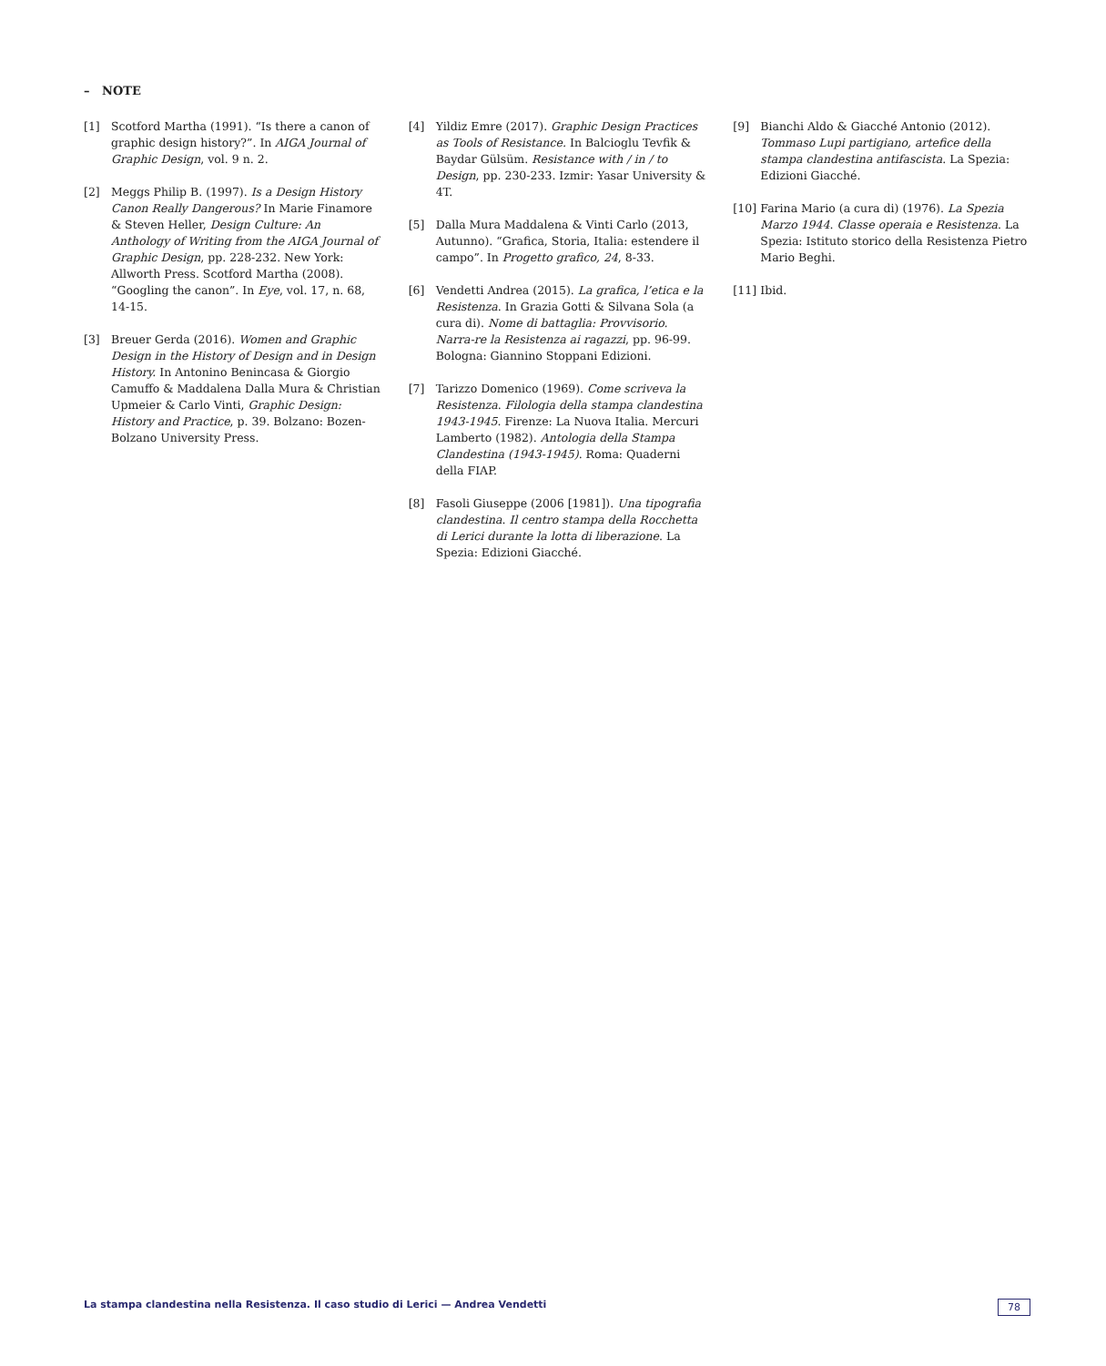– NOTE
[1] Scotford Martha (1991). “Is there a canon of graphic design history?”. In AIGA Journal of Graphic Design, vol. 9 n. 2.
[2] Meggs Philip B. (1997). Is a Design History Canon Really Dangerous? In Marie Finamore & Steven Heller, Design Culture: An Anthology of Writing from the AIGA Journal of Graphic Design, pp. 228-232. New York: Allworth Press. Scotford Martha (2008). “Googling the canon”. In Eye, vol. 17, n. 68, 14-15.
[3] Breuer Gerda (2016). Women and Graphic Design in the History of Design and in Design History. In Antonino Benincasa & Giorgio Camuffo & Maddalena Dalla Mura & Christian Upmeier & Carlo Vinti, Graphic Design: History and Practice, p. 39. Bolzano: Bozen-Bolzano University Press.
[4] Yildiz Emre (2017). Graphic Design Practices as Tools of Resistance. In Balcioglu Tevfik & Baydar Gülsüm. Resistance with / in / to Design, pp. 230-233. Izmir: Yasar University & 4T.
[5] Dalla Mura Maddalena & Vinti Carlo (2013, Autunno). “Grafica, Storia, Italia: estendere il campo”. In Progetto grafico, 24, 8-33.
[6] Vendetti Andrea (2015). La grafica, l’etica e la Resistenza. In Grazia Gotti & Silvana Sola (a cura di). Nome di battaglia: Provvisorio. Narra-re la Resistenza ai ragazzi, pp. 96-99. Bologna: Giannino Stoppani Edizioni.
[7] Tarizzo Domenico (1969). Come scriveva la Resistenza. Filologia della stampa clandestina 1943-1945. Firenze: La Nuova Italia. Mercuri Lamberto (1982). Antologia della Stampa Clandestina (1943-1945). Roma: Quaderni della FIAP.
[8] Fasoli Giuseppe (2006 [1981]). Una tipografia clandestina. Il centro stampa della Rocchetta di Lerici durante la lotta di liberazione. La Spezia: Edizioni Giacché.
[9] Bianchi Aldo & Giacché Antonio (2012). Tommaso Lupi partigiano, artefice della stampa clandestina antifascista. La Spezia: Edizioni Giacché.
[10] Farina Mario (a cura di) (1976). La Spezia Marzo 1944. Classe operaia e Resistenza. La Spezia: Istituto storico della Resistenza Pietro Mario Beghi.
[11] Ibid.
La stampa clandestina nella Resistenza. Il caso studio di Lerici — Andrea Vendetti 78